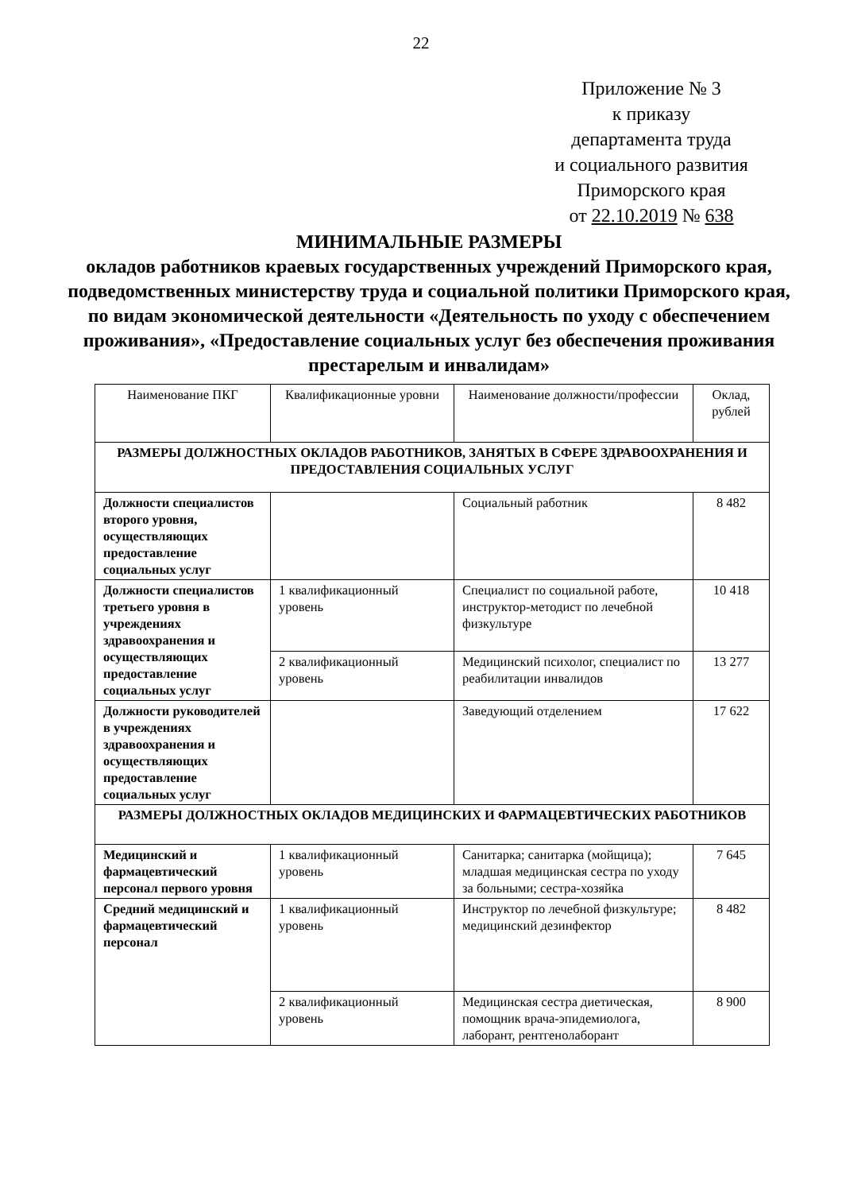22
Приложение № 3
к приказу
департамента труда
и социального развития
Приморского края
от 22.10.2019 № 638
МИНИМАЛЬНЫЕ РАЗМЕРЫ
окладов работников краевых государственных учреждений Приморского края, подведомственных министерству труда и социальной политики Приморского края, по видам экономической деятельности «Деятельность по уходу с обеспечением проживания», «Предоставление социальных услуг без обеспечения проживания престарелым и инвалидам»
| Наименование ПКГ | Квалификационные уровни | Наименование должности/профессии | Оклад, рублей |
| --- | --- | --- | --- |
| РАЗМЕРЫ ДОЛЖНОСТНЫХ ОКЛАДОВ РАБОТНИКОВ, ЗАНЯТЫХ В СФЕРЕ ЗДРАВООХРАНЕНИЯ И ПРЕДОСТАВЛЕНИЯ СОЦИАЛЬНЫХ УСЛУГ | | | |
| Должности специалистов второго уровня, осуществляющих предоставление социальных услуг | | Социальный работник | 8 482 |
| Должности специалистов третьего уровня в учреждениях здравоохранения и осуществляющих предоставление социальных услуг | 1 квалификационный уровень | Специалист по социальной работе, инструктор-методист по лечебной физкультуре | 10 418 |
| | 2 квалификационный уровень | Медицинский психолог, специалист по реабилитации инвалидов | 13 277 |
| Должности руководителей в учреждениях здравоохранения и осуществляющих предоставление социальных услуг | | Заведующий отделением | 17 622 |
| РАЗМЕРЫ ДОЛЖНОСТНЫХ ОКЛАДОВ МЕДИЦИНСКИХ И ФАРМАЦЕВТИЧЕСКИХ РАБОТНИКОВ | | | |
| Медицинский и фармацевтический персонал первого уровня | 1 квалификационный уровень | Санитарка; санитарка (мойщица); младшая медицинская сестра по уходу за больными; сестра-хозяйка | 7 645 |
| Средний медицинский и фармацевтический персонал | 1 квалификационный уровень | Инструктор по лечебной физкультуре; медицинский дезинфектор | 8 482 |
| | 2 квалификационный уровень | Медицинская сестра диетическая, помощник врача-эпидемиолога, лаборант, рентгенолаборант | 8 900 |